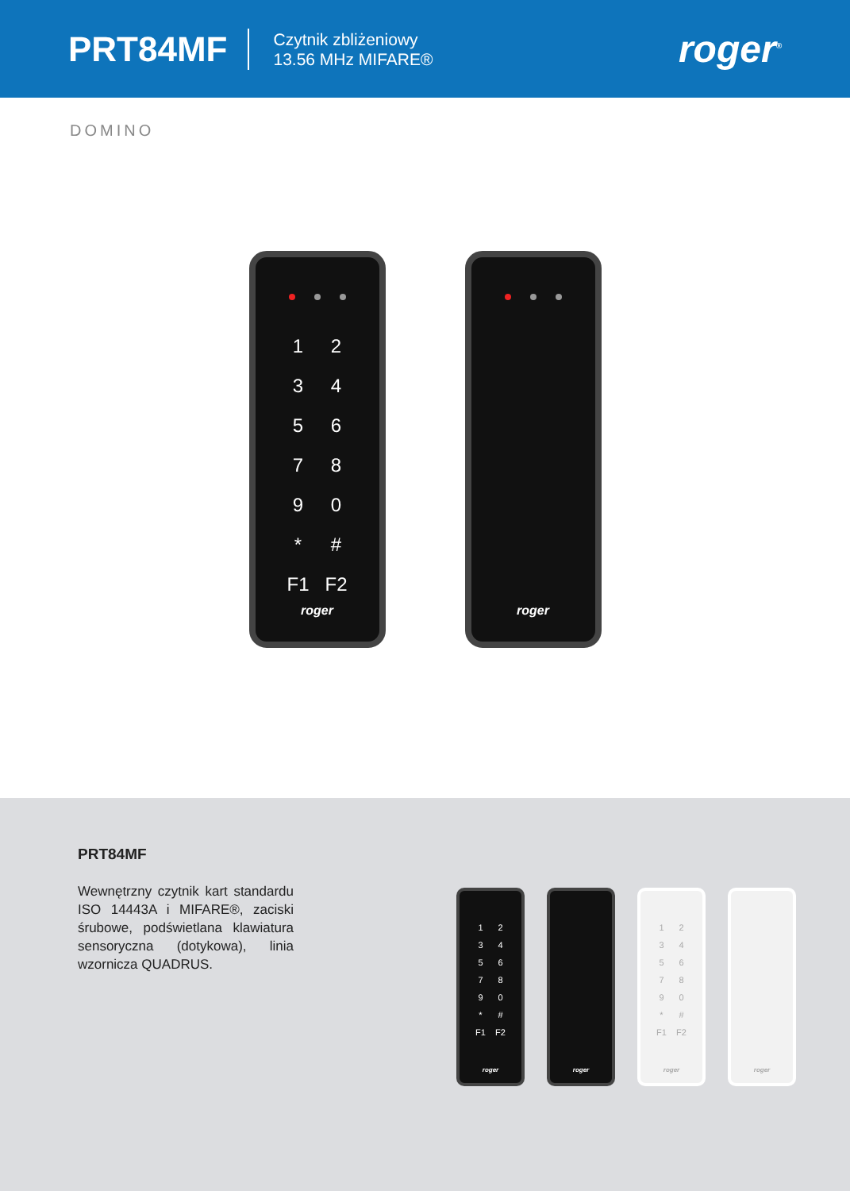PRT84MF
Czytnik zbliżeniowy
13.56 MHz MIFARE®
roger<sup>®</sup>
DOMINO
1
2
3
4
5
6
7
8
9
0
*
#
F1
F2
roger
roger
PRT84MF
Wewnętrzny czytnik kart standardu ISO 14443A i MIFARE®, zaciski śrubowe, podświetlana klawiatura sensoryczna (dotykowa), linia wzornicza QUADRUS.
1
2
3
4
5
6
7
8
9
0
*
#
F1
F2
roger
roger
1
2
3
4
5
6
7
8
9
0
*
#
F1
F2
roger
roger